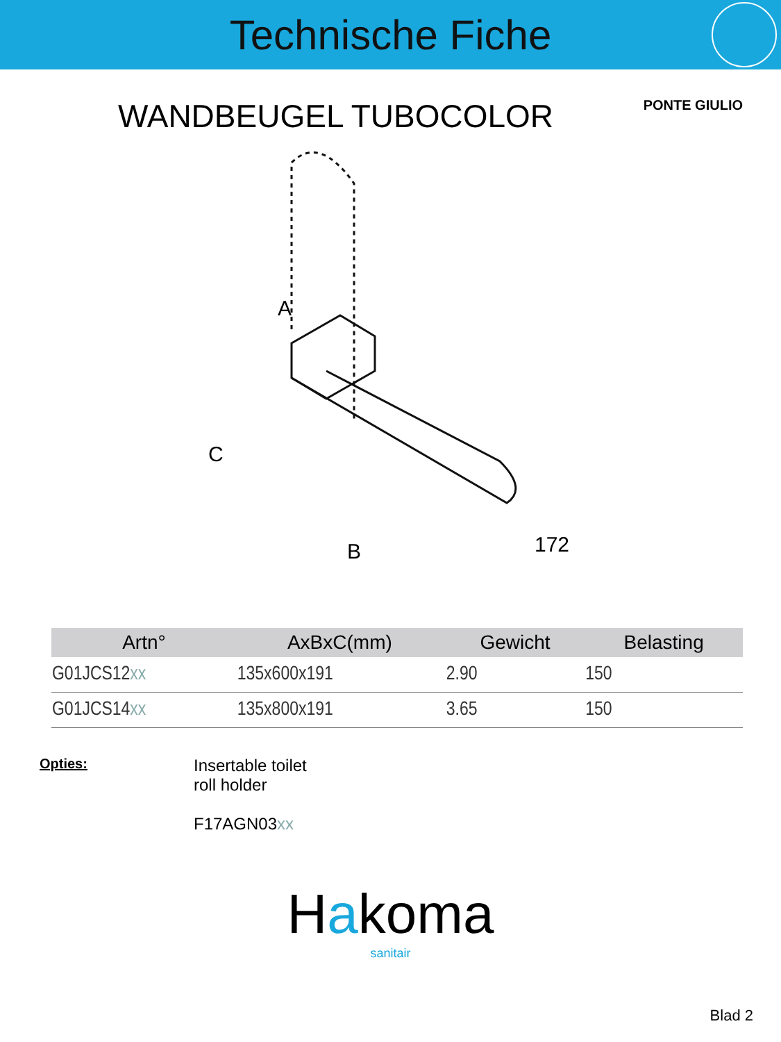Technische Fiche
WANDBEUGEL TUBOCOLOR
PONTE GIULIO
C
A
B
172
| Artn° | AxBxC(mm) | | Gewicht | Belasting |
| --- | --- | --- | --- | --- |
| G01JCS12 xx | 135x600x191 | | 2.90 | 150 |
| G01JCS14 xx | 135x800x191 | | 3.65 | 150 |
Opties:
Insertable toilet roll holder
F17AGN03xx
Hakoma
sanitair
Blad 2